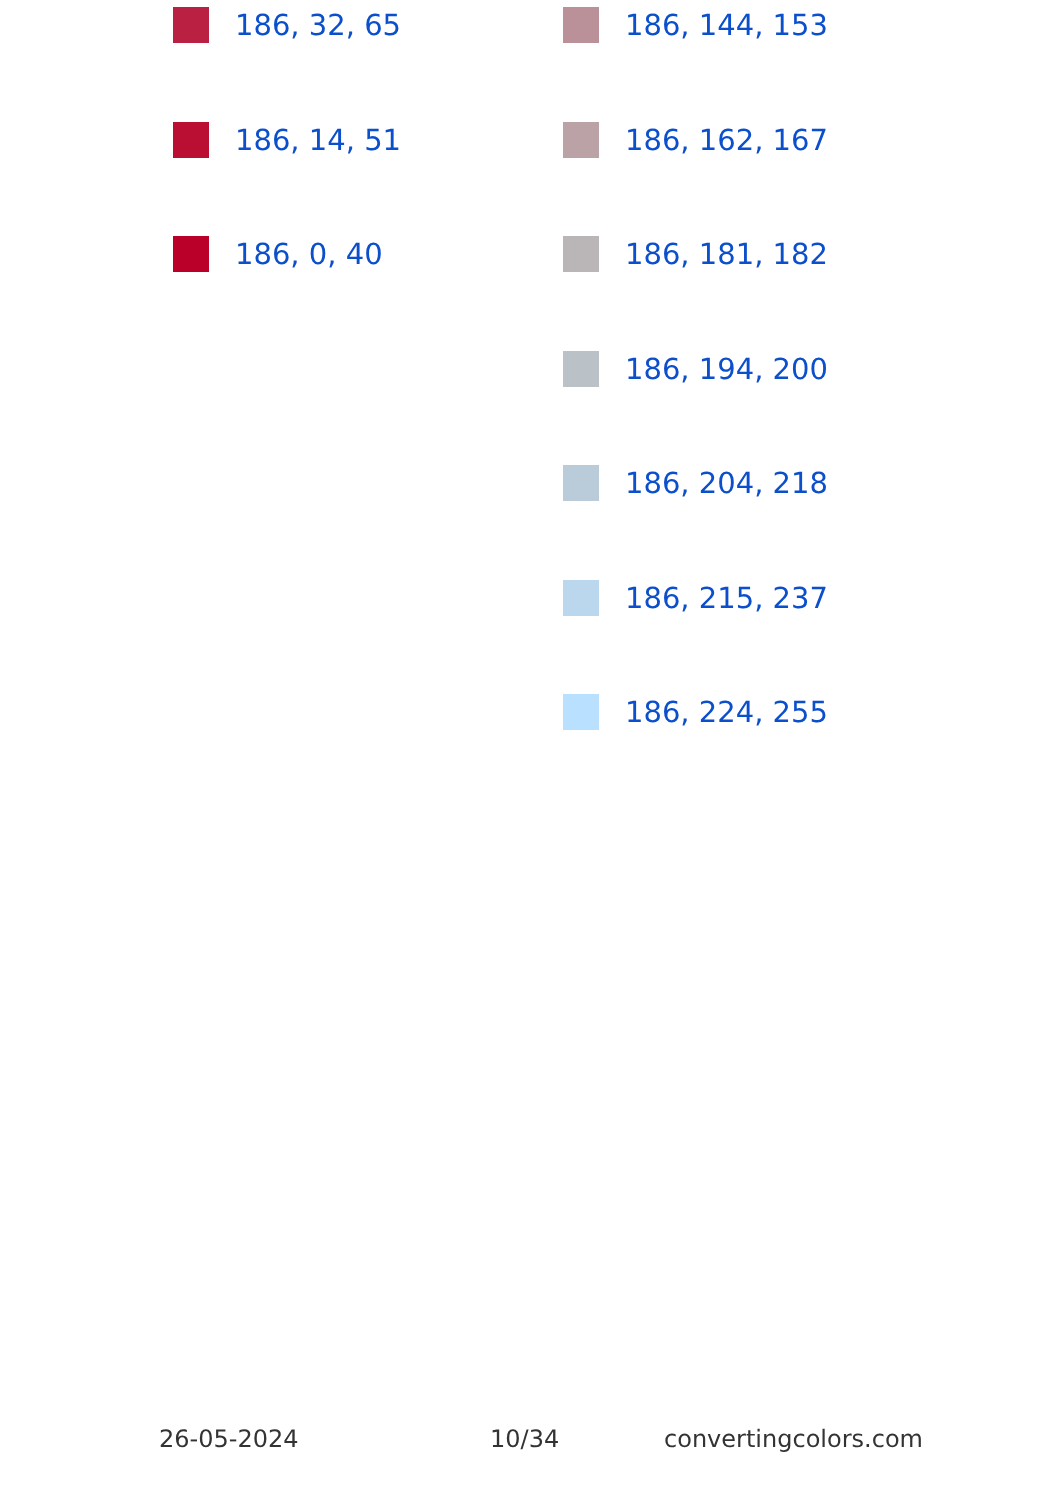186, 32, 65
186, 14, 51
186, 0, 40
186, 144, 153
186, 162, 167
186, 181, 182
186, 194, 200
186, 204, 218
186, 215, 237
186, 224, 255
26-05-2024 10/34 convertingcolors.com